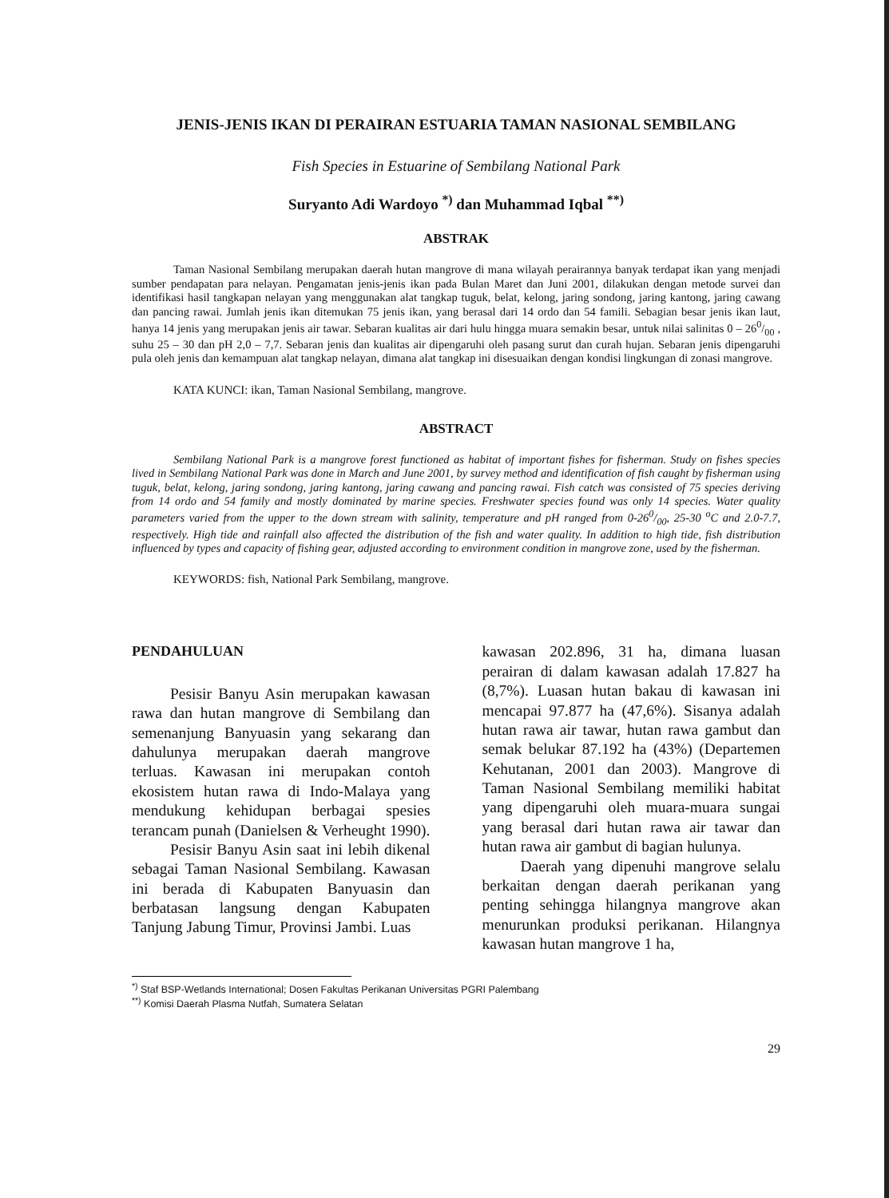JENIS-JENIS IKAN DI PERAIRAN ESTUARIA TAMAN NASIONAL SEMBILANG
Fish Species in Estuarine of Sembilang National Park
Suryanto Adi Wardoyo <sup>*)</sup> dan Muhammad Iqbal <sup>**)</sup>
ABSTRAK
Taman Nasional Sembilang merupakan daerah hutan mangrove di mana wilayah perairannya banyak terdapat ikan yang menjadi sumber pendapatan para nelayan. Pengamatan jenis-jenis ikan pada Bulan Maret dan Juni 2001, dilakukan dengan metode survei dan identifikasi hasil tangkapan nelayan yang menggunakan alat tangkap tuguk, belat, kelong, jaring sondong, jaring kantong, jaring cawang dan pancing rawai. Jumlah jenis ikan ditemukan 75 jenis ikan, yang berasal dari 14 ordo dan 54 famili. Sebagian besar jenis ikan laut, hanya 14 jenis yang merupakan jenis air tawar. Sebaran kualitas air dari hulu hingga muara semakin besar, untuk nilai salinitas 0 – 260/00 , suhu 25 – 30 dan pH 2,0 – 7,7. Sebaran jenis dan kualitas air dipengaruhi oleh pasang surut dan curah hujan. Sebaran jenis dipengaruhi pula oleh jenis dan kemampuan alat tangkap nelayan, dimana alat tangkap ini disesuaikan dengan kondisi lingkungan di zonasi mangrove.
KATA KUNCI: ikan, Taman Nasional Sembilang, mangrove.
ABSTRACT
Sembilang National Park is a mangrove forest functioned as habitat of important fishes for fisherman. Study on fishes species lived in Sembilang National Park was done in March and June 2001, by survey method and identification of fish caught by fisherman using tuguk, belat, kelong, jaring sondong, jaring kantong, jaring cawang and pancing rawai. Fish catch was consisted of 75 species deriving from 14 ordo and 54 family and mostly dominated by marine species. Freshwater species found was only 14 species. Water quality parameters varied from the upper to the down stream with salinity, temperature and pH ranged from 0-260/00, 25-30 <sup>o</sup>C and 2.0-7.7, respectively. High tide and rainfall also affected the distribution of the fish and water quality. In addition to high tide, fish distribution influenced by types and capacity of fishing gear, adjusted according to environment condition in mangrove zone, used by the fisherman.
KEYWORDS: fish, National Park Sembilang, mangrove.
PENDAHULUAN
Pesisir Banyu Asin merupakan kawasan rawa dan hutan mangrove di Sembilang dan semenanjung Banyuasin yang sekarang dan dahulunya merupakan daerah mangrove terluas. Kawasan ini merupakan contoh ekosistem hutan rawa di Indo-Malaya yang mendukung kehidupan berbagai spesies terancam punah (Danielsen & Verheught 1990).
Pesisir Banyu Asin saat ini lebih dikenal sebagai Taman Nasional Sembilang. Kawasan ini berada di Kabupaten Banyuasin dan berbatasan langsung dengan Kabupaten Tanjung Jabung Timur, Provinsi Jambi. Luas
kawasan 202.896, 31 ha, dimana luasan perairan di dalam kawasan adalah 17.827 ha (8,7%). Luasan hutan bakau di kawasan ini mencapai 97.877 ha (47,6%). Sisanya adalah hutan rawa air tawar, hutan rawa gambut dan semak belukar 87.192 ha (43%) (Departemen Kehutanan, 2001 dan 2003). Mangrove di Taman Nasional Sembilang memiliki habitat yang dipengaruhi oleh muara-muara sungai yang berasal dari hutan rawa air tawar dan hutan rawa air gambut di bagian hulunya.
Daerah yang dipenuhi mangrove selalu berkaitan dengan daerah perikanan yang penting sehingga hilangnya mangrove akan menurunkan produksi perikanan. Hilangnya kawasan hutan mangrove 1 ha,
<sup>*)</sup> Staf BSP-Wetlands International; Dosen Fakultas Perikanan Universitas PGRI Palembang
<sup>**)</sup> Komisi Daerah Plasma Nutfah, Sumatera Selatan
29